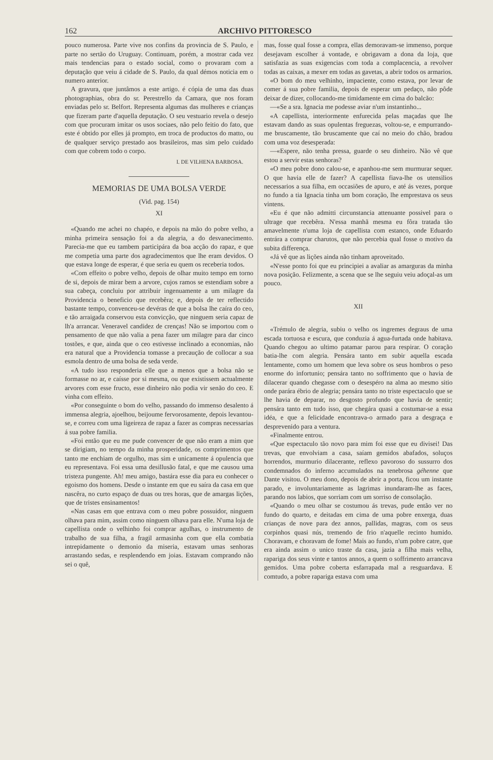162 ARCHIVO PITTORESCO
pouco numerosa. Parte vive nos confins da provincia de S. Paulo, e parte no sertão do Uruguay. Continuam, porém, a mostrar cada vez mais tendencias para o estado social, como o provaram com a deputação que veiu á cidade de S. Paulo, da qual démos noticia em o numero anterior.
A gravura, que juntâmos a este artigo. é cópia de uma das duas photographias, obra do sr. Perestrello da Camara, que nos foram enviadas pelo sr. Belfort. Representa algumas das mulheres e crianças que fizeram parte d'aquella deputação. O seu vestuario revela o desejo com que procuram imitar os usos sociaes, não pelo feitio do fato, que este é obtido por elles já prompto, em troca de productos do matto, ou de qualquer serviço prestado aos brasileiros, mas sim pelo cuidado com que cobrem todo o corpo.
I. DE VILHENA BARBOSA.
MEMORIAS DE UMA BOLSA VERDE
(Vid. pag. 154)
XI
«Quando me achei no chapéo, e depois na mão do pobre velho, a minha primeira sensação foi a da alegria, a do desvanecimento. Parecia-me que eu tambem participára da boa acção do rapaz, e que me competia uma parte dos agradecimentos que lhe eram devidos. O que estava longe de esperar, é que seria eu quem os receberia todos.
«Com effeito o pobre velho, depois de olhar muito tempo em torno de si, depois de mirar bem a arvore, cujos ramos se estendiam sobre a sua cabeça, concluiu por attribuir ingenuamente a um milagre da Providencia o beneficio que recebêra; e, depois de ter reflectido bastante tempo, convenceu-se devéras de que a bolsa lhe caíra do ceo, e tão arraigada conservou esta convicção, que ninguem seria capaz de lh'a arrancar. Veneravel candidez de crenças! Não se importou com o pensamento de que não valia a pena fazer um milagre para dar cinco tostões, e que, ainda que o ceo estivesse inclinado a economias, não era natural que a Providencia tomasse a precaução de collocar a sua esmola dentro de uma bolsa de seda verde.
«A tudo isso responderia elle que a menos que a bolsa não se formasse no ar, e caísse por si mesma, ou que existissem actualmente arvores com esse fructo, esse dinheiro não podia vir senão do ceo. E vinha com effeito.
«Por conseguinte o bom do velho, passando do immenso desalento á immensa alegria, ajoelhou, beijoume fervorosamente, depois levantou-se, e correu com uma ligeireza de rapaz a fazer as compras necessarias á sua pobre familia.
«Foi então que eu me pude convencer de que não eram a mim que se dirigiam, no tempo da minha prosperidade, os comprimentos que tanto me enchiam de orgulho, mas sim e unicamente á opulencia que eu representava. Foi essa uma desillusão fatal, e que me causou uma tristeza pungente. Ah! meu amigo, bastára esse dia para eu conhecer o egoismo dos homens. Desde o instante em que eu saíra da casa em que nascêra, no curto espaço de duas ou tres horas, que de amargas lições, que de tristes ensinamentos!
«Nas casas em que entrava com o meu pobre possuidor, ninguem olhava para mim, assim como ninguem olhava para elle. N'uma loja de capellista onde o velhinho foi comprar agulhas, o instrumento de trabalho de sua filha, a fragil armasinha com que ella combatia intrepidamente o demonio da miseria, estavam umas senhoras arrastando sedas, e resplendendo em joias. Estavam comprando não sei o quê,
mas, fosse qual fosse a compra, ellas demoravam-se immenso, porque desejavam escolher á vontade, e obrigavam a dona da loja, que satisfazia as suas exigencias com toda a complacencia, a revolver todas as caixas, a mexer em todas as gavetas, a abrir todos os armarios.
«O bom do meu velhinho, impaciente, como estava, por levar de comer á sua pobre familia, depois de esperar um pedaço, não pôde deixar de dizer, collocando-me timidamente em cima do balcão:
—«Se a sra. Ignacia me podesse aviar n'um instantinho...
«A capellista, interiormente enfurecida pelas maçadas que lhe estavam dando as suas opulentas freguezas, voltou-se, e empurrando-me bruscamente, tão bruscamente que caí no meio do chão, bradou com uma voz desesperada:
—«Espere, não tenha pressa, guarde o seu dinheiro. Não vê que estou a servir estas senhoras?
«O meu pobre dono calou-se, e apanhou-me sem murmurar sequer. O que havia elle de fazer? A capellista fiava-lhe os utensilios necessarios a sua filha, em occasiões de apuro, e até ás vezes, porque no fundo a tia Ignacia tinha um bom coração, lhe emprestava os seus vintens.
«Eu é que não admitti circunstancia attenuante possivel para o ultrage que recebêra. N'essa manhã mesma eu fôra tratada tão amavelmente n'uma loja de capellista com estanco, onde Eduardo entrára a comprar charutos, que não percebia qual fosse o motivo da subita differença.
«Já vê que as lições ainda não tinham aproveitado.
«N'esse ponto foi que eu principiei a avaliar as amarguras da minha nova posição. Felizmente, a scena que se lhe seguiu veiu adoçal-as um pouco.
XII
«Trémulo de alegria, subiu o velho os ingremes degraus de uma escada tortuosa e escura, que conduzia á agua-furtada onde habitava. Quando chegou ao ultimo patamar parou para respirar. O coração batia-lhe com alegria. Pensára tanto em subir aquella escada lentamente, como um homem que leva sobre os seus hombros o peso enorme do infortunio; pensára tanto no soffrimento que o havia de dilacerar quando chegasse com o desespéro na alma ao mesmo sitio onde parára ébrio de alegria; pensára tanto no triste espectaculo que se lhe havia de deparar, no desgosto profundo que havia de sentir; pensára tanto em tudo isso, que chegára quasi a costumar-se a essa idéa, e que a felicidade encontrava-o armado para a desgraça e desprevenido para a ventura.
«Finalmente entrou.
«Que espectaculo tão novo para mim foi esse que eu divisei! Das trevas, que envolviam a casa, saíam gemidos abafados, soluços horrendos, murmurio dilacerante, reflexo pavoroso do sussurro dos condemnados do inferno accumulados na tenebrosa géhenne que Dante visitou. O meu dono, depois de abrir a porta, ficou um instante parado, e involuntariamente as lagrimas inundaram-lhe as faces, parando nos labios, que sorriam com um sorriso de consolação.
«Quando o meu olhar se costumou ás trevas, pude então ver no fundo do quarto, e deitadas em cima de uma pobre enxerga, duas crianças de nove para dez annos, pallidas, magras, com os seus corpinhos quasi nús, tremendo de frio n'aquelle recinto humido. Choravam, e choravam de fome! Mais ao fundo, n'um pobre catre, que era ainda assim o unico traste da casa, jazia a filha mais velha, rapariga dos seus vinte e tantos annos, a quem o soffrimento arrancava gemidos. Uma pobre coberta esfarrapada mal a resguardava. E comtudo, a pobre rapariga estava com uma